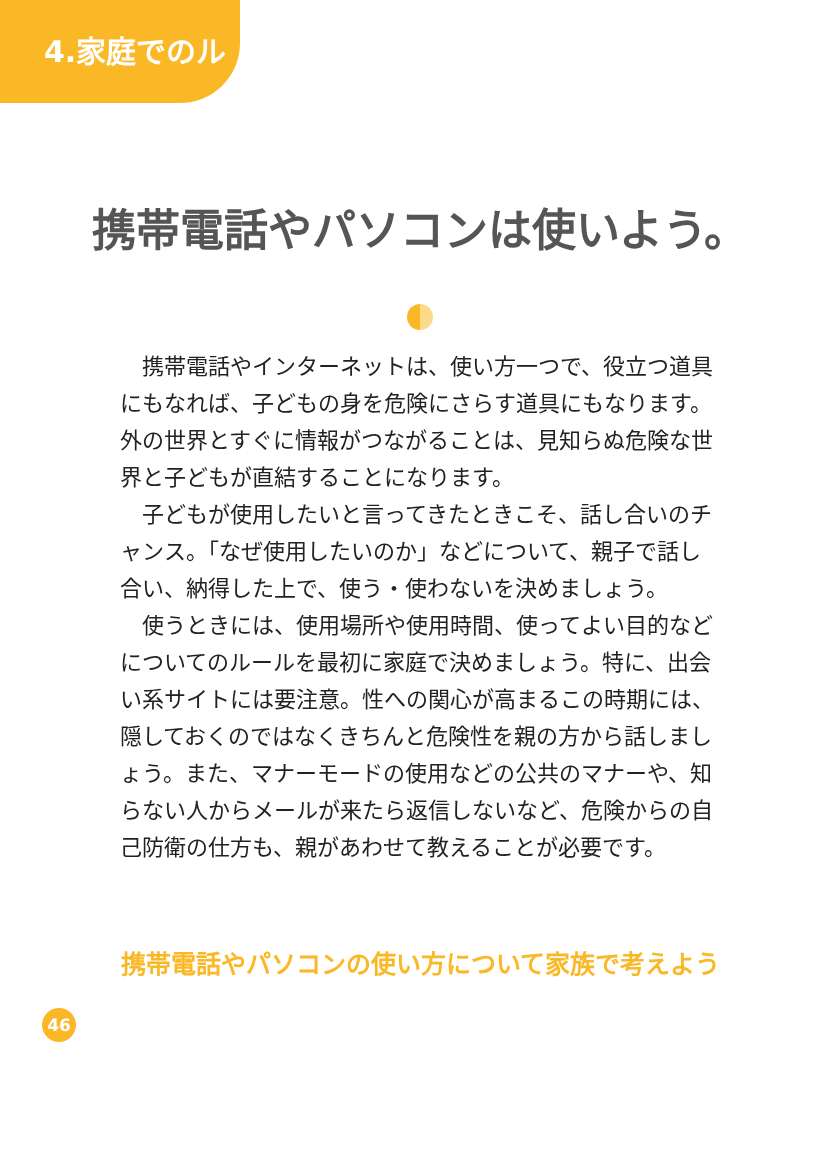4.家庭でのルール
携帯電話やパソコンは使いよう。
携帯電話やインターネットは、使い方一つで、役立つ道具にもなれば、子どもの身を危険にさらす道具にもなります。外の世界とすぐに情報がつながることは、見知らぬ危険な世界と子どもが直結することになります。
子どもが使用したいと言ってきたときこそ、話し合いのチャンス。「なぜ使用したいのか」などについて、親子で話し合い、納得した上で、使う・使わないを決めましょう。
使うときには、使用場所や使用時間、使ってよい目的などについてのルールを最初に家庭で決めましょう。特に、出会い系サイトには要注意。性への関心が高まるこの時期には、隠しておくのではなくきちんと危険性を親の方から話しましょう。また、マナーモードの使用などの公共のマナーや、知らない人からメールが来たら返信しないなど、危険からの自己防衛の仕方も、親があわせて教えることが必要です。
携帯電話やパソコンの使い方について家族で考えよう
46